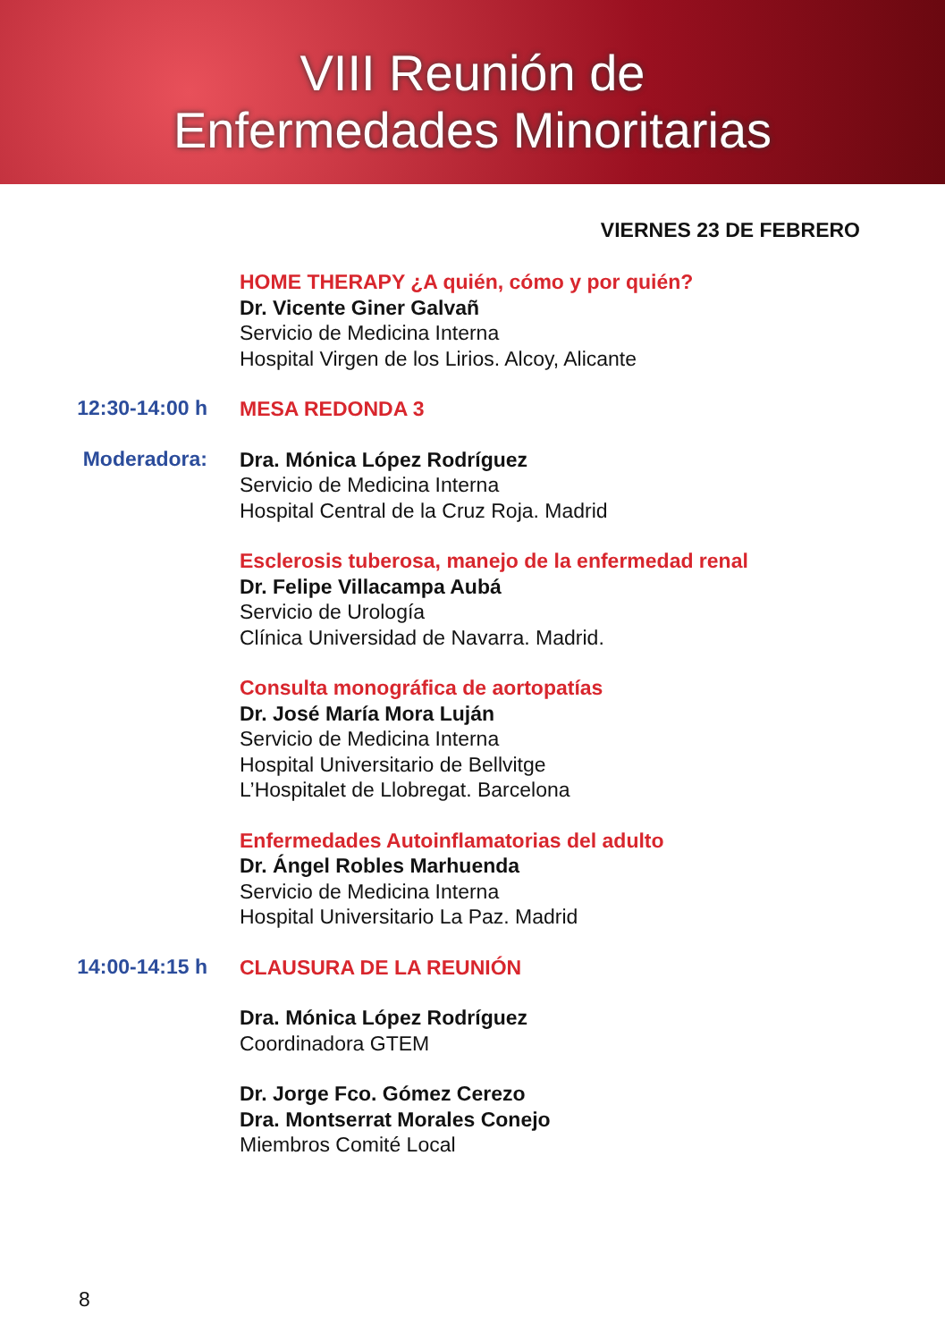VIII Reunión de
Enfermedades Minoritarias
VIERNES 23 DE FEBRERO
HOME THERAPY ¿A quién, cómo y por quién?
Dr. Vicente Giner Galvañ
Servicio de Medicina Interna
Hospital Virgen de los Lirios. Alcoy, Alicante
12:30-14:00 h
MESA REDONDA 3
Moderadora:
Dra. Mónica López Rodríguez
Servicio de Medicina Interna
Hospital Central de la Cruz Roja. Madrid
Esclerosis tuberosa, manejo de la enfermedad renal
Dr. Felipe Villacampa Aubá
Servicio de Urología
Clínica Universidad de Navarra. Madrid.
Consulta monográfica de aortopatías
Dr. José María Mora Luján
Servicio de Medicina Interna
Hospital Universitario de Bellvitge
L’Hospitalet de Llobregat. Barcelona
Enfermedades Autoinflamatorias del adulto
Dr. Ángel Robles Marhuenda
Servicio de Medicina Interna
Hospital Universitario La Paz. Madrid
14:00-14:15 h
CLAUSURA DE LA REUNIÓN
Dra. Mónica López Rodríguez
Coordinadora GTEM
Dr. Jorge Fco. Gómez Cerezo
Dra. Montserrat Morales Conejo
Miembros Comité Local
8